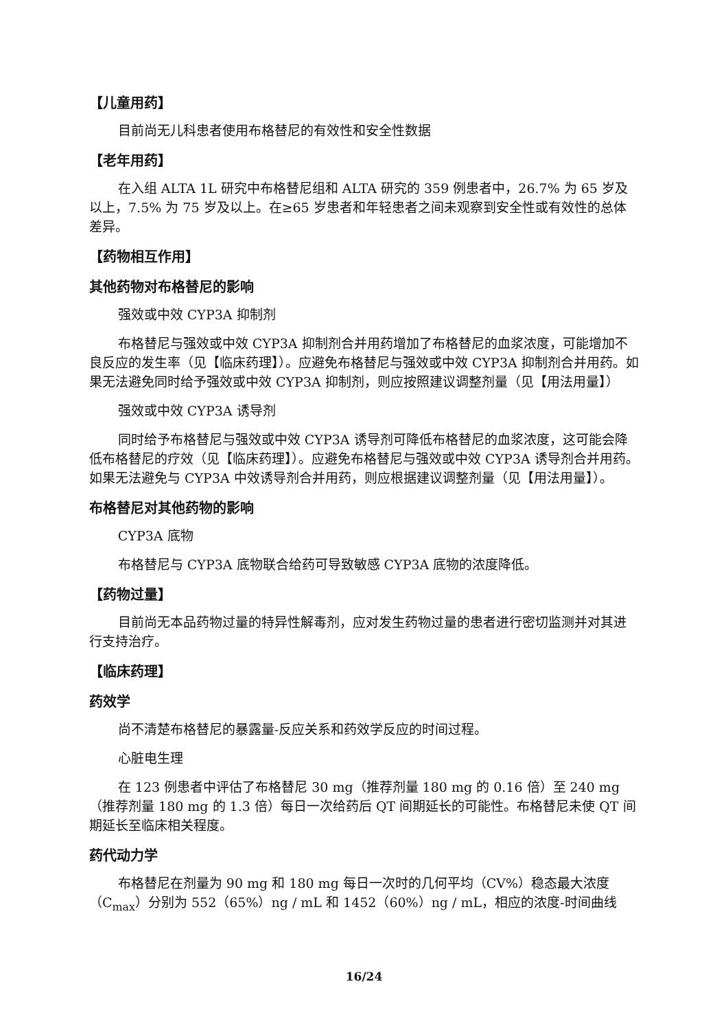【儿童用药】
目前尚无儿科患者使用布格替尼的有效性和安全性数据
【老年用药】
在入组 ALTA 1L 研究中布格替尼组和 ALTA 研究的 359 例患者中，26.7% 为 65 岁及以上，7.5% 为 75 岁及以上。在≥65 岁患者和年轻患者之间未观察到安全性或有效性的总体差异。
【药物相互作用】
其他药物对布格替尼的影响
强效或中效 CYP3A 抑制剂
布格替尼与强效或中效 CYP3A 抑制剂合并用药增加了布格替尼的血浆浓度，可能增加不良反应的发生率（见【临床药理】）。应避免布格替尼与强效或中效 CYP3A 抑制剂合并用药。如果无法避免同时给予强效或中效 CYP3A 抑制剂，则应按照建议调整剂量（见【用法用量】）
强效或中效 CYP3A 诱导剂
同时给予布格替尼与强效或中效 CYP3A 诱导剂可降低布格替尼的血浆浓度，这可能会降低布格替尼的疗效（见【临床药理】）。应避免布格替尼与强效或中效 CYP3A 诱导剂合并用药。如果无法避免与 CYP3A 中效诱导剂合并用药，则应根据建议调整剂量（见【用法用量】）。
布格替尼对其他药物的影响
CYP3A 底物
布格替尼与 CYP3A 底物联合给药可导致敏感 CYP3A 底物的浓度降低。
【药物过量】
目前尚无本品药物过量的特异性解毒剂，应对发生药物过量的患者进行密切监测并对其进行支持治疗。
【临床药理】
药效学
尚不清楚布格替尼的暴露量-反应关系和药效学反应的时间过程。
心脏电生理
在 123 例患者中评估了布格替尼 30 mg（推荐剂量 180 mg 的 0.16 倍）至 240 mg（推荐剂量 180 mg 的 1.3 倍）每日一次给药后 QT 间期延长的可能性。布格替尼未使 QT 间期延长至临床相关程度。
药代动力学
布格替尼在剂量为 90 mg 和 180 mg 每日一次时的几何平均（CV%）稳态最大浓度（C<sub>max</sub>）分别为 552（65%）ng / mL 和 1452（60%）ng / mL，相应的浓度-时间曲线
16/24